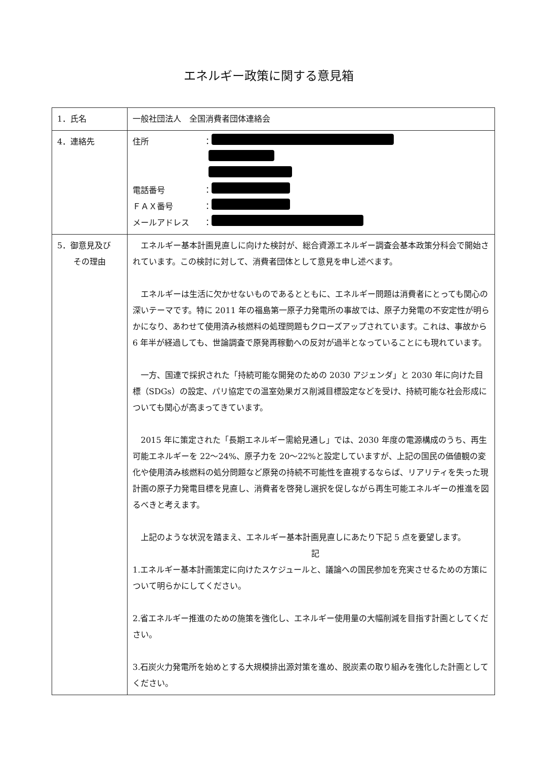エネルギー政策に関する意見箱
| 1．氏名 | 一般社団法人 全国消費者団体連絡会 |
| 4．連絡先 | 住所 ： 電話番号 ： ＦＡＸ番号 ： メールアドレス ： |
| 5．御意見及び その理由 | エネルギー基本計画見直しに向けた検討が、総合資源エネルギー調査会基本政策分科会で開始されています。この検討に対して、消費者団体として意見を申し述べます。 エネルギーは生活に欠かせないものであるとともに、エネルギー問題は消費者にとっても関心の深いテーマです。特に 2011 年の福島第一原子力発電所の事故では、原子力発電の不安定性が明らかになり、あわせて使用済み核燃料の処理問題もクローズアップされています。これは、事故から 6 年半が経過しても、世論調査で原発再稼動への反対が過半となっていることにも現れています。 一方、国連で採択された「持続可能な開発のための 2030 アジェンダ」と 2030 年に向けた目標（SDGs）の設定、パリ協定での温室効果ガス削減目標設定などを受け、持続可能な社会形成についても関心が高まってきています。 2015 年に策定された「長期エネルギー需給見通し」では、2030 年度の電源構成のうち、再生可能エネルギーを 22～24%、原子力を 20～22%と設定していますが、上記の国民の価値観の変化や使用済み核燃料の処分問題など原発の持続不可能性を直視するならば、リアリティを失った現計画の原子力発電目標を見直し、消費者を啓発し選択を促しながら再生可能エネルギーの推進を図るべきと考えます。 上記のような状況を踏まえ、エネルギー基本計画見直しにあたり下記 5 点を要望します。 記 1.エネルギー基本計画策定に向けたスケジュールと、議論への国民参加を充実させるための方策について明らかにしてください。 2.省エネルギー推進のための施策を強化し、エネルギー使用量の大幅削減を目指す計画としてください。 3.石炭火力発電所を始めとする大規模排出源対策を進め、脱炭素の取り組みを強化した計画としてください。 |